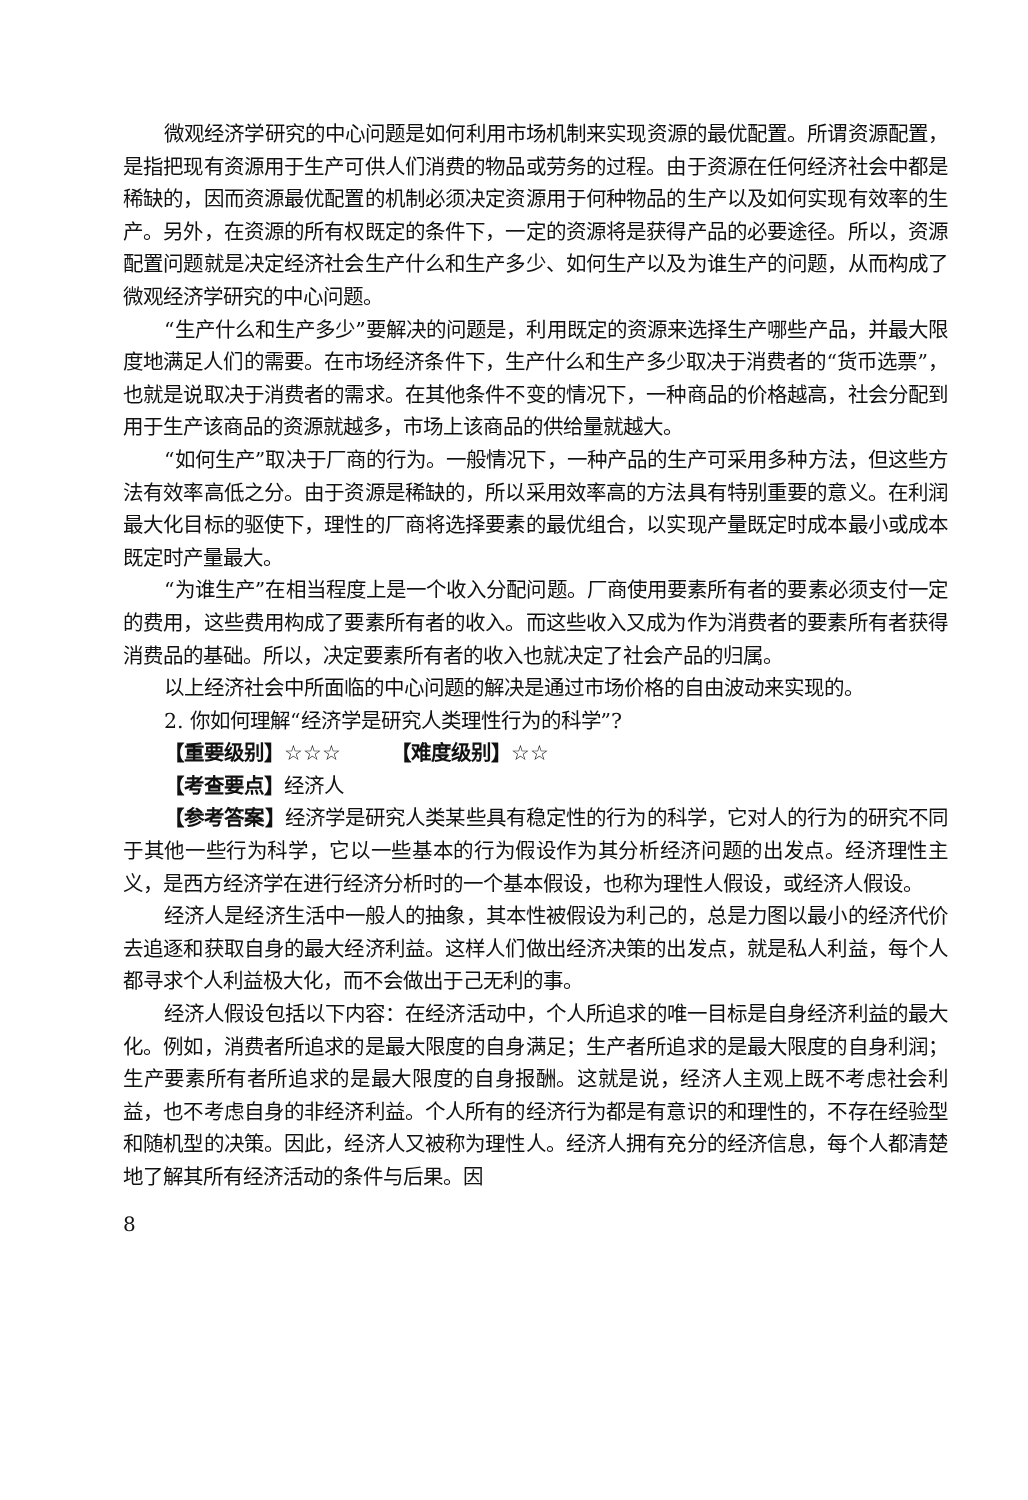微观经济学研究的中心问题是如何利用市场机制来实现资源的最优配置。所谓资源配置，是指把现有资源用于生产可供人们消费的物品或劳务的过程。由于资源在任何经济社会中都是稀缺的，因而资源最优配置的机制必须决定资源用于何种物品的生产以及如何实现有效率的生产。另外，在资源的所有权既定的条件下，一定的资源将是获得产品的必要途径。所以，资源配置问题就是决定经济社会生产什么和生产多少、如何生产以及为谁生产的问题，从而构成了微观经济学研究的中心问题。
“生产什么和生产多少”要解决的问题是，利用既定的资源来选择生产哪些产品，并最大限度地满足人们的需要。在市场经济条件下，生产什么和生产多少取决于消费者的“货币选票”，也就是说取决于消费者的需求。在其他条件不变的情况下，一种商品的价格越高，社会分配到用于生产该商品的资源就越多，市场上该商品的供给量就越大。
“如何生产”取决于厂商的行为。一般情况下，一种产品的生产可采用多种方法，但这些方法有效率高低之分。由于资源是稀缺的，所以采用效率高的方法具有特别重要的意义。在利润最大化目标的驱使下，理性的厂商将选择要素的最优组合，以实现产量既定时成本最小或成本既定时产量最大。
“为谁生产”在相当程度上是一个收入分配问题。厂商使用要素所有者的要素必须支付一定的费用，这些费用构成了要素所有者的收入。而这些收入又成为作为消费者的要素所有者获得消费品的基础。所以，决定要素所有者的收入也就决定了社会产品的归属。
以上经济社会中所面临的中心问题的解决是通过市场价格的自由波动来实现的。
2. 你如何理解“经济学是研究人类理性行为的科学”?
【重要级别】☆☆☆　　　【难度级别】☆☆
【考查要点】经济人
【参考答案】经济学是研究人类某些具有稳定性的行为的科学，它对人的行为的研究不同于其他一些行为科学，它以一些基本的行为假设作为其分析经济问题的出发点。经济理性主义，是西方经济学在进行经济分析时的一个基本假设，也称为理性人假设，或经济人假设。
经济人是经济生活中一般人的抽象，其本性被假设为利己的，总是力图以最小的经济代价去追逐和获取自身的最大经济利益。这样人们做出经济决策的出发点，就是私人利益，每个人都寻求个人利益极大化，而不会做出于己无利的事。
经济人假设包括以下内容：在经济活动中，个人所追求的唯一目标是自身经济利益的最大化。例如，消费者所追求的是最大限度的自身满足；生产者所追求的是最大限度的自身利润；生产要素所有者所追求的是最大限度的自身报酬。这就是说，经济人主观上既不考虑社会利益，也不考虑自身的非经济利益。个人所有的经济行为都是有意识的和理性的，不存在经验型和随机型的决策。因此，经济人又被称为理性人。经济人拥有充分的经济信息，每个人都清楚地了解其所有经济活动的条件与后果。因
8